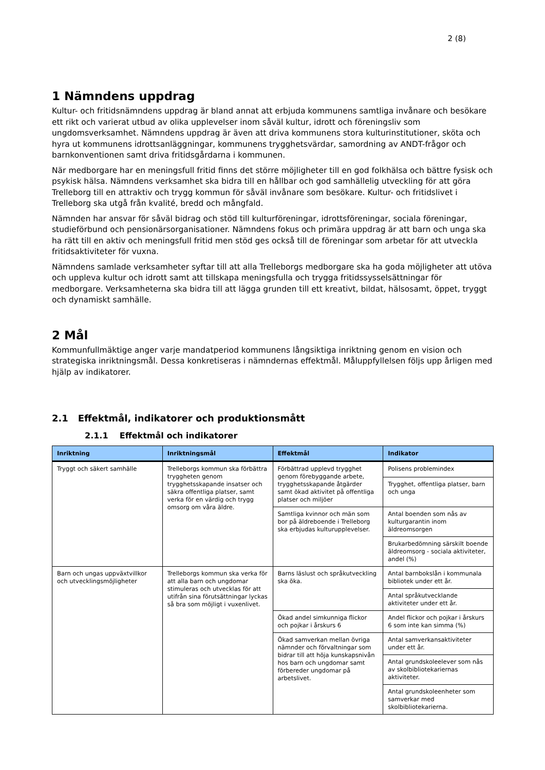2 (8)
1 Nämndens uppdrag
Kultur- och fritidsnämndens uppdrag är bland annat att erbjuda kommunens samtliga invånare och besökare ett rikt och varierat utbud av olika upplevelser inom såväl kultur, idrott och föreningsliv som ungdomsverksamhet. Nämndens uppdrag är även att driva kommunens stora kulturinstitutioner, sköta och hyra ut kommunens idrottsanläggningar, kommunens trygghetsvärdar, samordning av ANDT-frågor och barnkonventionen samt driva fritidsgårdarna i kommunen.
När medborgare har en meningsfull fritid finns det större möjligheter till en god folkhälsa och bättre fysisk och psykisk hälsa. Nämndens verksamhet ska bidra till en hållbar och god samhällelig utveckling för att göra Trelleborg till en attraktiv och trygg kommun för såväl invånare som besökare. Kultur- och fritidslivet i Trelleborg ska utgå från kvalité, bredd och mångfald.
Nämnden har ansvar för såväl bidrag och stöd till kulturföreningar, idrottsföreningar, sociala föreningar, studieförbund och pensionärsorganisationer. Nämndens fokus och primära uppdrag är att barn och unga ska ha rätt till en aktiv och meningsfull fritid men stöd ges också till de föreningar som arbetar för att utveckla fritidsaktiviteter för vuxna.
Nämndens samlade verksamheter syftar till att alla Trelleborgs medborgare ska ha goda möjligheter att utöva och uppleva kultur och idrott samt att tillskapa meningsfulla och trygga fritidssysselsättningar för medborgare. Verksamheterna ska bidra till att lägga grunden till ett kreativt, bildat, hälsosamt, öppet, tryggt och dynamiskt samhälle.
2 Mål
Kommunfullmäktige anger varje mandatperiod kommunens långsiktiga inriktning genom en vision och strategiska inriktningsmål. Dessa konkretiseras i nämndernas effektmål. Måluppfyllelsen följs upp årligen med hjälp av indikatorer.
2.1 Effektmål, indikatorer och produktionsmått
2.1.1 Effektmål och indikatorer
| Inriktning | Inriktningsmål | Effektmål | Indikator |
| --- | --- | --- | --- |
| Tryggt och säkert samhälle | Trelleborgs kommun ska förbättra tryggheten genom trygghetsskapande insatser och säkra offentliga platser, samt verka för en värdig och trygg omsorg om våra äldre. | Förbättrad upplevd trygghet genom förebyggande arbete, trygghetsskapande åtgärder samt ökad aktivitet på offentliga platser och miljöer | Polisens problemindex |
| | | | Trygghet, offentliga platser, barn och unga |
| | | Samtliga kvinnor och män som bor på äldreboende i Trelleborg ska erbjudas kulturupplevelser. | Antal boenden som nås av kulturgarantin inom äldreomsorgen |
| | | | Brukarbedömning särskilt boende äldreomsorg - sociala aktiviteter, andel (%) |
| Barn och ungas uppväxtvillkor och utvecklingsmöjligheter | Trelleborgs kommun ska verka för att alla barn och ungdomar stimuleras och utvecklas för att utifrån sina förutsättningar lyckas så bra som möjligt i vuxenlivet. | Barns läslust och språkutveckling ska öka. | Antal barnbokslån i kommunala bibliotek under ett år. |
| | | | Antal språkutvecklande aktiviteter under ett år. |
| | | Ökad andel simkunniga flickor och pojkar i årskurs 6 | Andel flickor och pojkar i årskurs 6 som inte kan simma (%) |
| | | Ökad samverkan mellan övriga nämnder och förvaltningar som bidrar till att höja kunskapsnivån hos barn och ungdomar samt förbereder ungdomar på arbetslivet. | Antal samverkansaktiviteter under ett år. |
| | | | Antal grundskoleelever som nås av skolbibliotekariernas aktiviteter. |
| | | | Antal grundskoleenheter som samverkar med skolbibliotekarierna. |